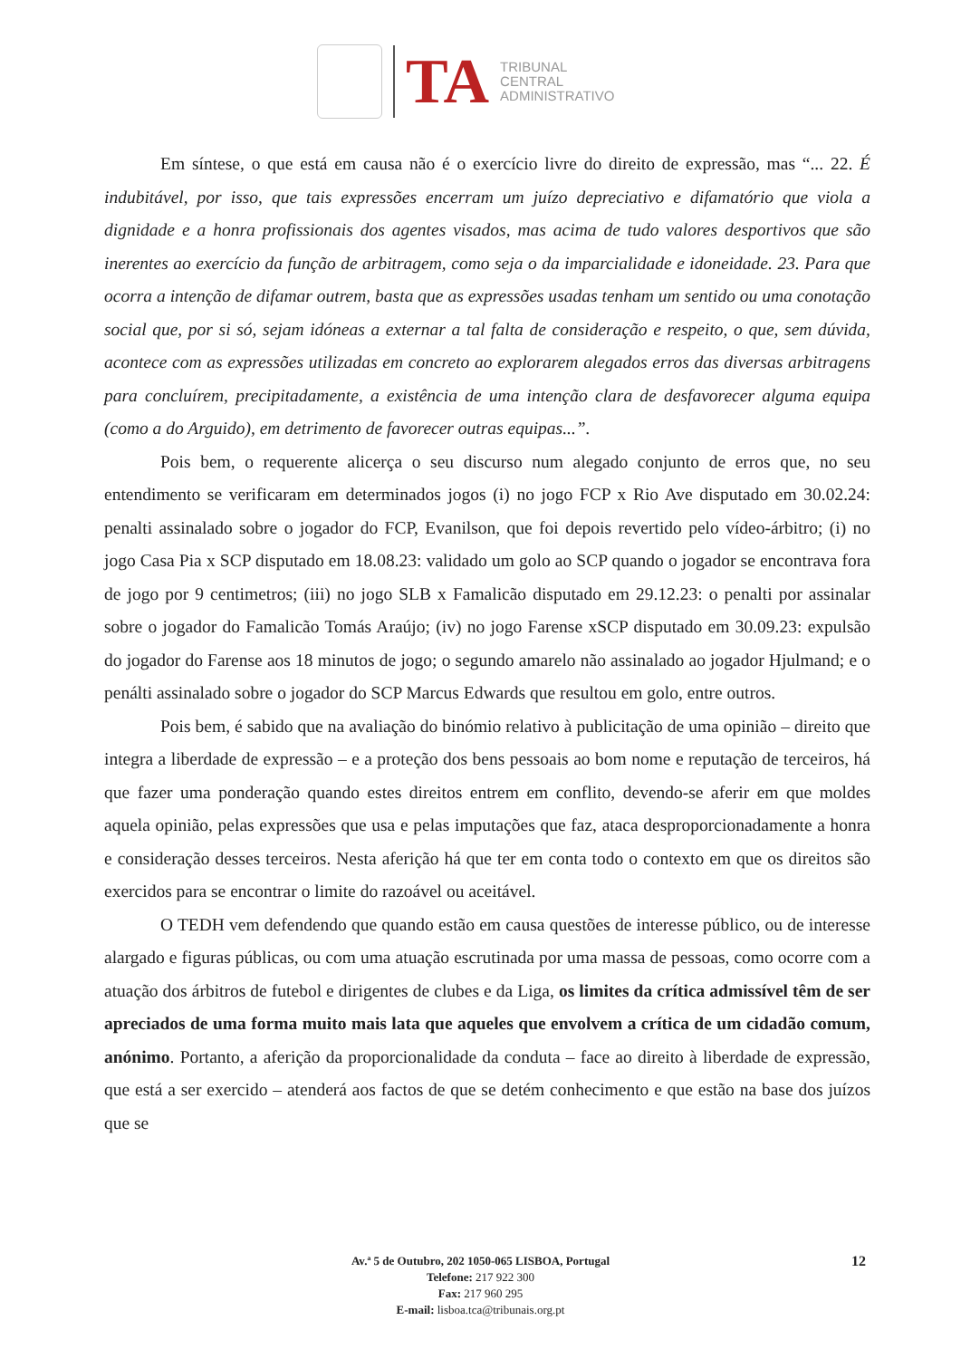TA
TRIBUNAL
CENTRAL
ADMINISTRATIVO
Em síntese, o que está em causa não é o exercício livre do direito de expressão, mas “... 22. É indubitável, por isso, que tais expressões encerram um juízo depreciativo e difamatório que viola a dignidade e a honra profissionais dos agentes visados, mas acima de tudo valores desportivos que são inerentes ao exercício da função de arbitragem, como seja o da imparcialidade e idoneidade. 23. Para que ocorra a intenção de difamar outrem, basta que as expressões usadas tenham um sentido ou uma conotação social que, por si só, sejam idóneas a externar a tal falta de consideração e respeito, o que, sem dúvida, acontece com as expressões utilizadas em concreto ao explorarem alegados erros das diversas arbitragens para concluírem, precipitadamente, a existência de uma intenção clara de desfavorecer alguma equipa (como a do Arguido), em detrimento de favorecer outras equipas...”.
Pois bem, o requerente alicerça o seu discurso num alegado conjunto de erros que, no seu entendimento se verificaram em determinados jogos (i) no jogo FCP x Rio Ave disputado em 30.02.24: penalti assinalado sobre o jogador do FCP, Evanilson, que foi depois revertido pelo vídeo-árbitro; (i) no jogo Casa Pia x SCP disputado em 18.08.23: validado um golo ao SCP quando o jogador se encontrava fora de jogo por 9 centimetros; (iii) no jogo SLB x Famalicão disputado em 29.12.23: o penalti por assinalar sobre o jogador do Famalicão Tomás Araújo; (iv) no jogo Farense xSCP disputado em 30.09.23: expulsão do jogador do Farense aos 18 minutos de jogo; o segundo amarelo não assinalado ao jogador Hjulmand; e o penálti assinalado sobre o jogador do SCP Marcus Edwards que resultou em golo, entre outros.
Pois bem, é sabido que na avaliação do binómio relativo à publicitação de uma opinião – direito que integra a liberdade de expressão – e a proteção dos bens pessoais ao bom nome e reputação de terceiros, há que fazer uma ponderação quando estes direitos entrem em conflito, devendo-se aferir em que moldes aquela opinião, pelas expressões que usa e pelas imputações que faz, ataca desproporcionadamente a honra e consideração desses terceiros. Nesta aferição há que ter em conta todo o contexto em que os direitos são exercidos para se encontrar o limite do razoável ou aceitável.
O TEDH vem defendendo que quando estão em causa questões de interesse público, ou de interesse alargado e figuras públicas, ou com uma atuação escrutinada por uma massa de pessoas, como ocorre com a atuação dos árbitros de futebol e dirigentes de clubes e da Liga, os limites da crítica admissível têm de ser apreciados de uma forma muito mais lata que aqueles que envolvem a crítica de um cidadão comum, anónimo. Portanto, a aferição da proporcionalidade da conduta – face ao direito à liberdade de expressão, que está a ser exercido – atenderá aos factos de que se detém conhecimento e que estão na base dos juízos que se
Av.ª 5 de Outubro, 202 1050-065 LISBOA, Portugal
Telefone: 217 922 300
Fax: 217 960 295
E-mail: lisboa.tca@tribunais.org.pt
12